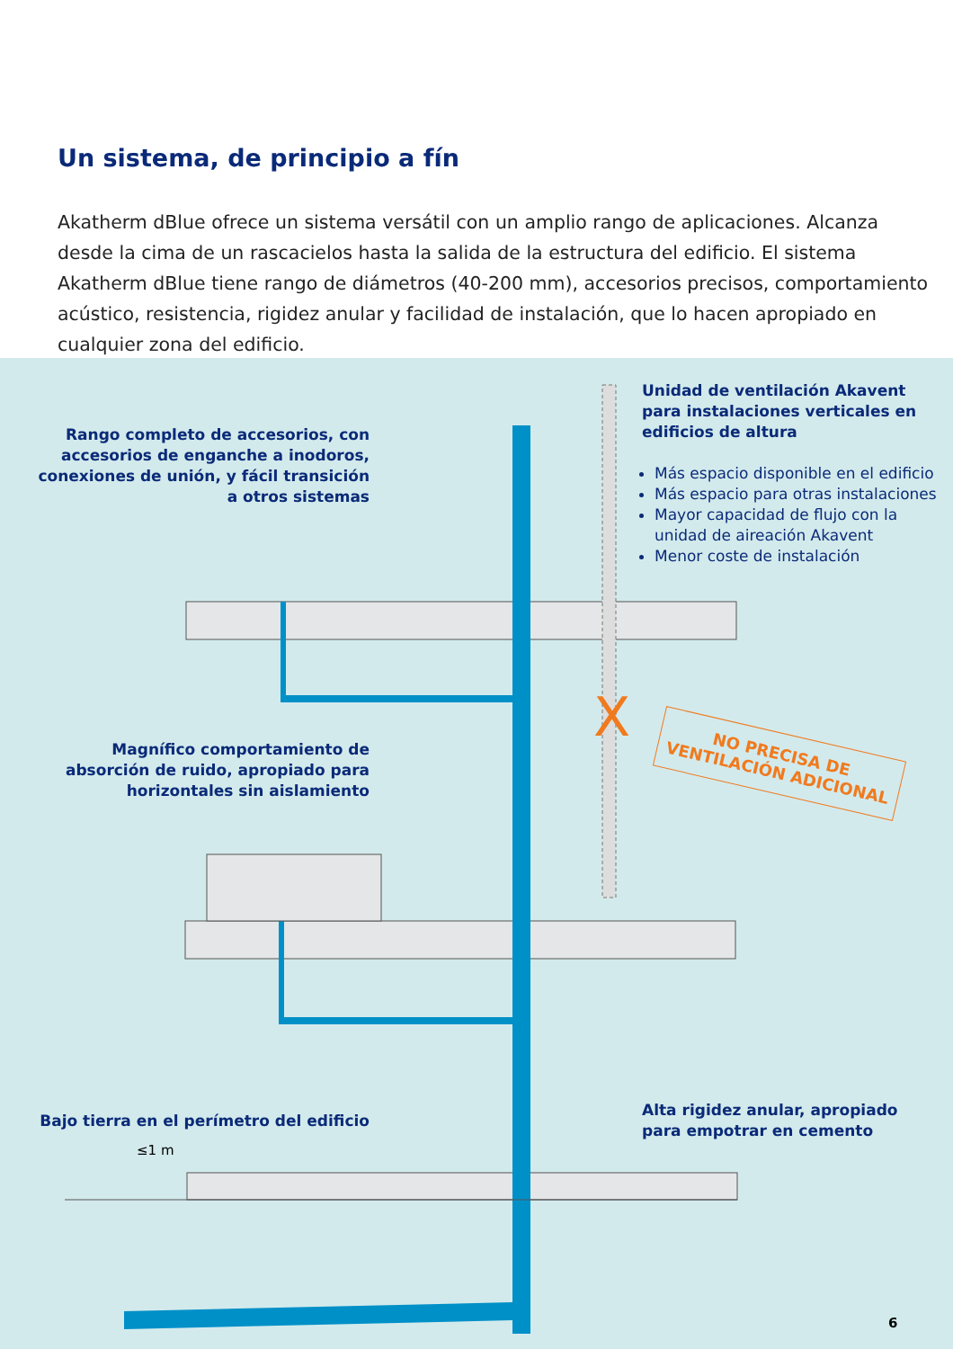Un sistema, de principio a fín
Akatherm dBlue ofrece un sistema versátil con un amplio rango de aplicaciones. Alcanza desde la cima de un rascacielos hasta la salida de la estructura del edificio. El sistema Akatherm dBlue tiene rango de diámetros (40-200 mm), accesorios precisos, comportamiento acústico, resistencia, rigidez anular y facilidad de instalación, que lo hacen apropiado en cualquier zona del edificio.
X
Rango completo de accesorios, con accesorios de enganche a inodoros, conexiones de unión, y fácil transición a otros sistemas
Unidad de ventilación Akavent para instalaciones verticales en edificios de altura
Más espacio disponible en el edificio
Más espacio para otras instalaciones
Mayor capacidad de flujo con la unidad de aireación Akavent
Menor coste de instalación
NO PRECISA DE VENTILACIÓN ADICIONAL
Magnífico comportamiento de absorción de ruido, apropiado para horizontales sin aislamiento
Bajo tierra en el perímetro del edificio
Alta rigidez anular, apropiado para empotrar en cemento
≤1 m
6